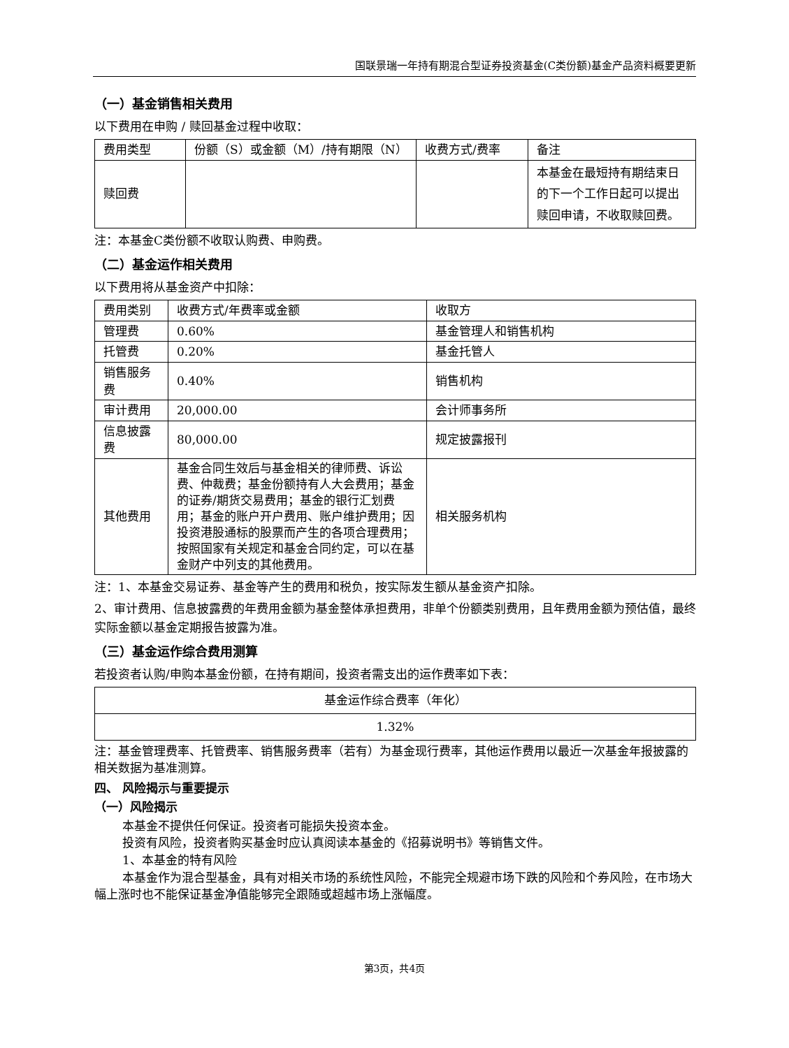国联景瑞一年持有期混合型证券投资基金(C类份额)基金产品资料概要更新
（一）基金销售相关费用
以下费用在申购 / 赎回基金过程中收取：
| 费用类型 | 份额（S）或金额（M）/持有期限（N） | 收费方式/费率 | 备注 |
| 赎回费 | | | 本基金在最短持有期结束日的下一个工作日起可以提出赎回申请，不收取赎回费。 |
注：本基金C类份额不收取认购费、申购费。
（二）基金运作相关费用
以下费用将从基金资产中扣除：
| 费用类别 | 收费方式/年费率或金额 | 收取方 |
| 管理费 | 0.60% | 基金管理人和销售机构 |
| 托管费 | 0.20% | 基金托管人 |
| 销售服务费 | 0.40% | 销售机构 |
| 审计费用 | 20,000.00 | 会计师事务所 |
| 信息披露费 | 80,000.00 | 规定披露报刊 |
| 其他费用 | 基金合同生效后与基金相关的律师费、诉讼费、仲裁费；基金份额持有人大会费用；基金的证券/期货交易费用；基金的银行汇划费用；基金的账户开户费用、账户维护费用；因投资港股通标的股票而产生的各项合理费用；按照国家有关规定和基金合同约定，可以在基金财产中列支的其他费用。 | 相关服务机构 |
注：1、本基金交易证券、基金等产生的费用和税负，按实际发生额从基金资产扣除。
2、审计费用、信息披露费的年费用金额为基金整体承担费用，非单个份额类别费用，且年费用金额为预估值，最终实际金额以基金定期报告披露为准。
（三）基金运作综合费用测算
若投资者认购/申购本基金份额，在持有期间，投资者需支出的运作费率如下表：
| 基金运作综合费率（年化） |
| 1.32% |
注：基金管理费率、托管费率、销售服务费率（若有）为基金现行费率，其他运作费用以最近一次基金年报披露的相关数据为基准测算。
四、 风险揭示与重要提示
（一）风险揭示
本基金不提供任何保证。投资者可能损失投资本金。
投资有风险，投资者购买基金时应认真阅读本基金的《招募说明书》等销售文件。
1、本基金的特有风险
本基金作为混合型基金，具有对相关市场的系统性风险，不能完全规避市场下跌的风险和个券风险，在市场大幅上涨时也不能保证基金净值能够完全跟随或超越市场上涨幅度。
第3页，共4页